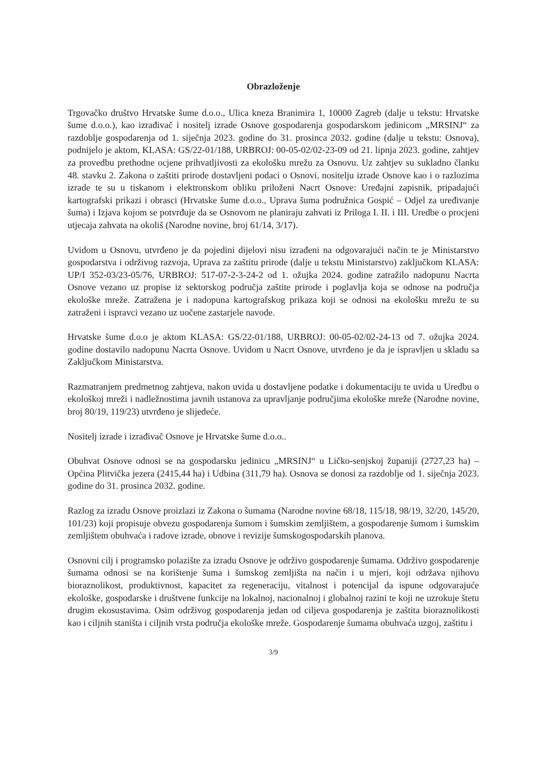Obrazloženje
Trgovačko društvo Hrvatske šume d.o.o., Ulica kneza Branimira 1, 10000 Zagreb (dalje u tekstu: Hrvatske šume d.o.o.), kao izrađivač i nositelj izrade Osnove gospodarenja gospodarskom jedinicom „MRSINJ“ za razdoblje gospodarenja od 1. siječnja 2023. godine do 31. prosinca 2032. godine (dalje u tekstu: Osnova), podnijelo je aktom, KLASA: GS/22-01/188, URBROJ: 00-05-02/02-23-09 od 21. lipnja 2023. godine, zahtjev za provedbu prethodne ocjene prihvatljivosti za ekološku mrežu za Osnovu. Uz zahtjev su sukladno članku 48. stavku 2. Zakona o zaštiti prirode dostavljeni podaci o Osnovi, nositelju izrade Osnove kao i o razlozima izrade te su u tiskanom i elektronskom obliku priloženi Nacrt Osnove: Uređajni zapisnik, pripadajući kartografski prikazi i obrasci (Hrvatske šume d.o.o., Uprava šuma podružnica Gospić – Odjel za uređivanje šuma) i Izjava kojom se potvrđuje da se Osnovom ne planiraju zahvati iz Priloga I. II. i III. Uredbe o procjeni utjecaja zahvata na okoliš (Narodne novine, broj 61/14, 3/17).
Uvidom u Osnovu, utvrđeno je da pojedini dijelovi nisu izrađeni na odgovarajući način te je Ministarstvo gospodarstva i održivog razvoja, Uprava za zaštitu prirode (dalje u tekstu Ministarstvo) zaključkom KLASA: UP/I 352-03/23-05/76, URBROJ: 517-07-2-3-24-2 od 1. ožujka 2024. godine zatražilo nadopunu Nacrta Osnove vezano uz propise iz sektorskog područja zaštite prirode i poglavlja koja se odnose na područja ekološke mreže. Zatražena je i nadopuna kartografskog prikaza koji se odnosi na ekološku mrežu te su zatraženi i ispravci vezano uz uočene zastarjele navode.
Hrvatske šume d.o.o je aktom KLASA: GS/22-01/188, URBROJ: 00-05-02/02-24-13 od 7. ožujka 2024. godine dostavilo nadopunu Nacrta Osnove. Uvidom u Nacrt Osnove, utvrđeno je da je ispravljen u skladu sa Zaključkom Ministarstva.
Razmatranjem predmetnog zahtjeva, nakon uvida u dostavljene podatke i dokumentaciju te uvida u Uredbu o ekološkoj mreži i nadležnostima javnih ustanova za upravljanje područjima ekološke mreže (Narodne novine, broj 80/19, 119/23) utvrđeno je slijedeće.
Nositelj izrade i izrađivač Osnove je Hrvatske šume d.o.o..
Obuhvat Osnove odnosi se na gospodarsku jedinicu „MRSINJ“ u Ličko-senjskoj županiji (2727,23 ha) – Općina Plitvička jezera (2415,44 ha) i Udbina (311,79 ha). Osnova se donosi za razdoblje od 1. siječnja 2023. godine do 31. prosinca 2032. godine.
Razlog za izradu Osnove proizlazi iz Zakona o šumama (Narodne novine 68/18, 115/18, 98/19, 32/20, 145/20, 101/23) koji propisuje obvezu gospodarenja šumom i šumskim zemljištem, a gospodarenje šumom i šumskim zemljištem obuhvaća i radove izrade, obnove i revizije šumskogospodarskih planova.
Osnovni cilj i programsko polazište za izradu Osnove je održivo gospodarenje šumama. Održivo gospodarenje šumama odnosi se na korištenje šuma i šumskog zemljišta na način i u mjeri, koji održava njihovu bioraznolikost, produktivnost, kapacitet za regeneraciju, vitalnost i potencijal da ispune odgovarajuće ekološke, gospodarske i društvene funkcije na lokalnoj, nacionalnoj i globalnoj razini te koji ne uzrokuje štetu drugim ekosustavima. Osim održivog gospodarenja jedan od ciljeva gospodarenja je zaštita bioraznolikosti kao i ciljnih staništa i ciljnih vrsta područja ekološke mreže. Gospodarenje šumama obuhvaća uzgoj, zaštitu i
3/9